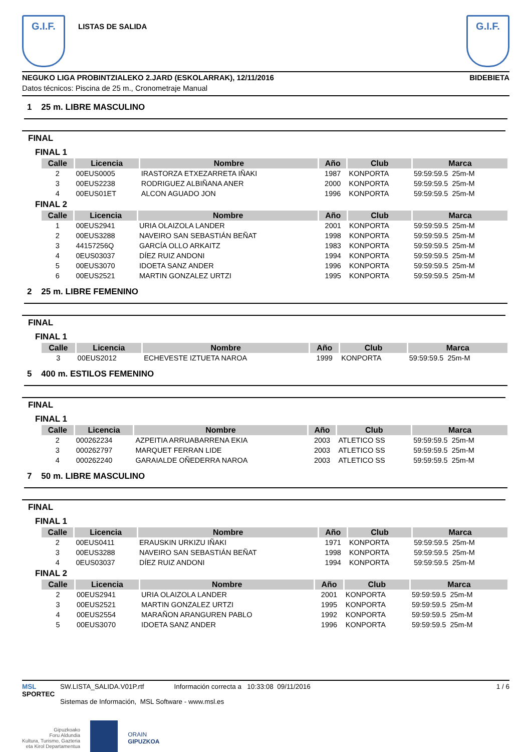G.I.F.
LISTAS DE SALIDA
G.I.F.
NEGUKO LIGA PROBINTZIALEKO 2.JARD (ESKOLARRAK), 12/11/2016 BIDEBIETA
Datos técnicos: Piscina de 25 m., Cronometraje Manual
1 25 m. LIBRE MASCULINO
FINAL
FINAL 1
| Calle | Licencia | Nombre | Año | Club | Marca |
| --- | --- | --- | --- | --- | --- |
| 2 | 00EUS0005 | IRASTORZA ETXEZARRETA IÑAKI | 1987 | KONPORTA | 59:59:59.5 25m-M |
| 3 | 00EUS2238 | RODRIGUEZ ALBIÑANA ANER | 2000 | KONPORTA | 59:59:59.5 25m-M |
| 4 | 00EUS01ET | ALCON AGUADO JON | 1996 | KONPORTA | 59:59:59.5 25m-M |
FINAL 2
| Calle | Licencia | Nombre | Año | Club | Marca |
| --- | --- | --- | --- | --- | --- |
| 1 | 00EUS2941 | URIA OLAIZOLA LANDER | 2001 | KONPORTA | 59:59:59.5 25m-M |
| 2 | 00EUS3288 | NAVEIRO SAN SEBASTIÁN BEÑAT | 1998 | KONPORTA | 59:59:59.5 25m-M |
| 3 | 44157256Q | GARCÍA OLLO ARKAITZ | 1983 | KONPORTA | 59:59:59.5 25m-M |
| 4 | 0EUS03037 | DÍEZ RUIZ ANDONI | 1994 | KONPORTA | 59:59:59.5 25m-M |
| 5 | 00EUS3070 | IDOETA SANZ ANDER | 1996 | KONPORTA | 59:59:59.5 25m-M |
| 6 | 00EUS2521 | MARTIN GONZALEZ URTZI | 1995 | KONPORTA | 59:59:59.5 25m-M |
2 25 m. LIBRE FEMENINO
FINAL
FINAL 1
| Calle | Licencia | Nombre | Año | Club | Marca |
| --- | --- | --- | --- | --- | --- |
| 3 | 00EUS2012 | ECHEVESTE IZTUETA NAROA | 1999 | KONPORTA | 59:59:59.5 25m-M |
5 400 m. ESTILOS FEMENINO
FINAL
FINAL 1
| Calle | Licencia | Nombre | Año | Club | Marca |
| --- | --- | --- | --- | --- | --- |
| 2 | 000262234 | AZPEITIA ARRUABARRENA EKIA | 2003 | ATLETICO SS | 59:59:59.5 25m-M |
| 3 | 000262797 | MARQUET FERRAN LIDE | 2003 | ATLETICO SS | 59:59:59.5 25m-M |
| 4 | 000262240 | GARAIALDE OÑEDERRA NAROA | 2003 | ATLETICO SS | 59:59:59.5 25m-M |
7 50 m. LIBRE MASCULINO
FINAL
FINAL 1
| Calle | Licencia | Nombre | Año | Club | Marca |
| --- | --- | --- | --- | --- | --- |
| 2 | 00EUS0411 | ERAUSKIN URKIZU IÑAKI | 1971 | KONPORTA | 59:59:59.5 25m-M |
| 3 | 00EUS3288 | NAVEIRO SAN SEBASTIÁN BEÑAT | 1998 | KONPORTA | 59:59:59.5 25m-M |
| 4 | 0EUS03037 | DÍEZ RUIZ ANDONI | 1994 | KONPORTA | 59:59:59.5 25m-M |
FINAL 2
| Calle | Licencia | Nombre | Año | Club | Marca |
| --- | --- | --- | --- | --- | --- |
| 2 | 00EUS2941 | URIA OLAIZOLA LANDER | 2001 | KONPORTA | 59:59:59.5 25m-M |
| 3 | 00EUS2521 | MARTIN GONZALEZ URTZI | 1995 | KONPORTA | 59:59:59.5 25m-M |
| 4 | 00EUS2554 | MARAÑON ARANGUREN PABLO | 1992 | KONPORTA | 59:59:59.5 25m-M |
| 5 | 00EUS3070 | IDOETA SANZ ANDER | 1996 | KONPORTA | 59:59:59.5 25m-M |
MSL
SPORTEC
SW.LISTA_SALIDA.V01P.rtf Información correcta a 10:33:08 09/11/2016
Sistemas de Información, MSL Software - www.msl.es
1 / 6
Gipuzkoako
Foru Aldundia
Kultura, Turismo, Gazteria
eta Kirol Departamentua
ORAIN
GIPUZKOA